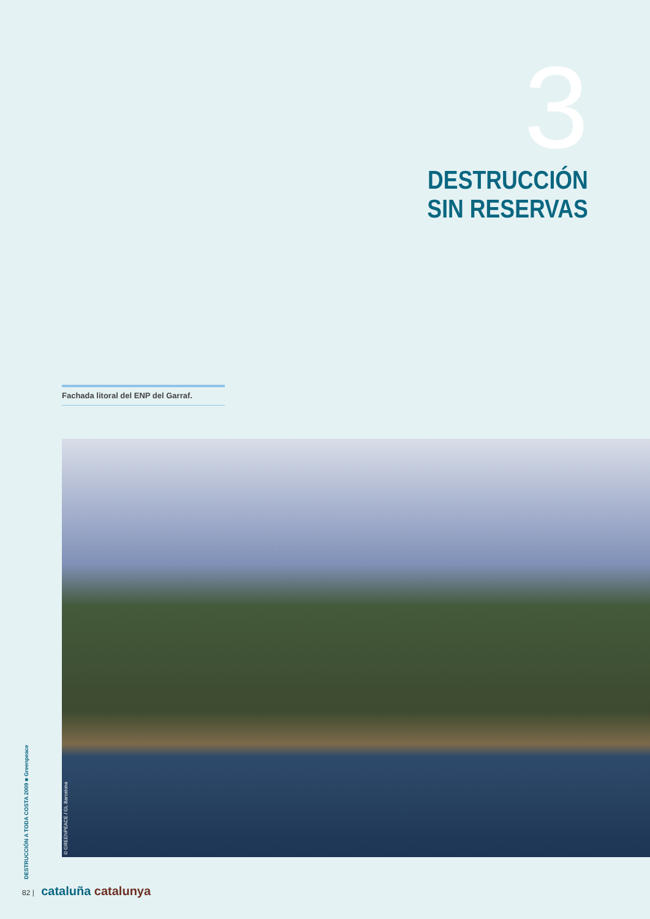3
DESTRUCCIÓN
SIN RESERVAS
Fachada litoral del ENP del Garraf.
© GREENPEACE / GL Barcelona
DESTRUCCIÓN A TODA COSTA 2009 ■ Greenpeace
82 | cataluña catalunya